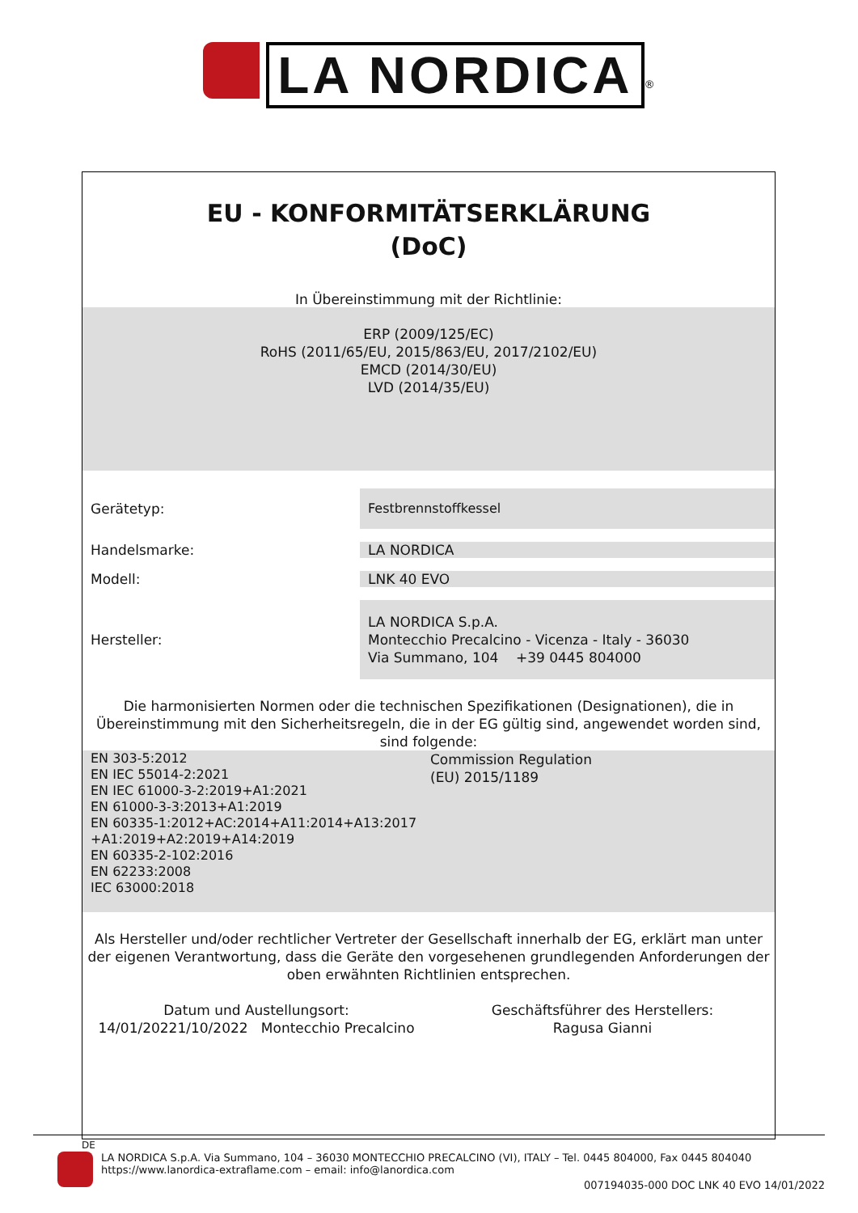LA NORDICA<sup>®</sup>
EU - KONFORMITÄTSERKLÄRUNG
(DoC)
In Übereinstimmung mit der Richtlinie:
ERP (2009/125/EC)
RoHS (2011/65/EU, 2015/863/EU, 2017/2102/EU)
EMCD (2014/30/EU)
LVD (2014/35/EU)
Gerätetyp:
Festbrennstoffkessel
Handelsmarke: LA NORDICA
Modell: LNK 40 EVO
Hersteller:
LA NORDICA S.p.A.
Montecchio Precalcino - Vicenza - Italy - 36030
Via Summano, 104 +39 0445 804000
Die harmonisierten Normen oder die technischen Spezifikationen (Designationen), die in Übereinstimmung mit den Sicherheitsregeln, die in der EG gültig sind, angewendet worden sind, sind folgende:
EN 303-5:2012
EN IEC 55014-2:2021
EN IEC 61000-3-2:2019+A1:2021
EN 61000-3-3:2013+A1:2019
EN 60335-1:2012+AC:2014+A11:2014+A13:2017
+A1:2019+A2:2019+A14:2019
EN 60335-2-102:2016
EN 62233:2008
IEC 63000:2018
Commission Regulation
(EU) 2015/1189
Als Hersteller und/oder rechtlicher Vertreter der Gesellschaft innerhalb der EG, erklärt man unter der eigenen Verantwortung, dass die Geräte den vorgesehenen grundlegenden Anforderungen der oben erwähnten Richtlinien entsprechen.
Datum und Austellungsort:
14/01/20221/10/2022 Montecchio Precalcino
Geschäftsführer des Herstellers:
Ragusa Gianni
DE
LA NORDICA S.p.A. Via Summano, 104 – 36030 MONTECCHIO PRECALCINO (VI), ITALY – Tel. 0445 804000, Fax 0445 804040
https://www.lanordica-extraflame.com – email: info@lanordica.com
007194035-000 DOC LNK 40 EVO 14/01/2022